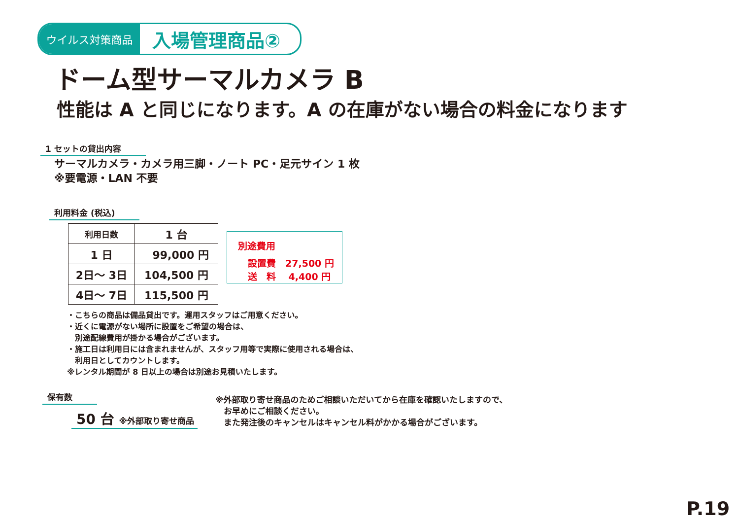ウイルス対策商品
入場管理商品②
ドーム型サーマルカメラ B
性能は A と同じになります。A の在庫がない場合の料金になります
1 セットの貸出内容
サーマルカメラ・カメラ用三脚・ノート PC・足元サイン 1 枚
※要電源・LAN 不要
利用料金 (税込)
| 利用日数 | 1 台 |
| --- | --- |
| 1 日 | 99,000 円 |
| 2日～ 3日 | 104,500 円 |
| 4日～ 7日 | 115,500 円 |
別途費用
設置費　27,500 円
送　料　 4,400 円
・こちらの商品は備品貸出です。運用スタッフはご用意ください。
・近くに電源がない場所に設置をご希望の場合は、
　別途配線費用が掛かる場合がございます。
・施工日は利用日には含まれませんが、スタッフ用等で実際に使用される場合は、
　利用日としてカウントします。
※レンタル期間が 8 日以上の場合は別途お見積いたします。
保有数
50 台 ※外部取り寄せ商品
※外部取り寄せ商品のためご相談いただいてから在庫を確認いたしますので、
　お早めにご相談ください。
　また発注後のキャンセルはキャンセル料がかかる場合がございます。
P.19